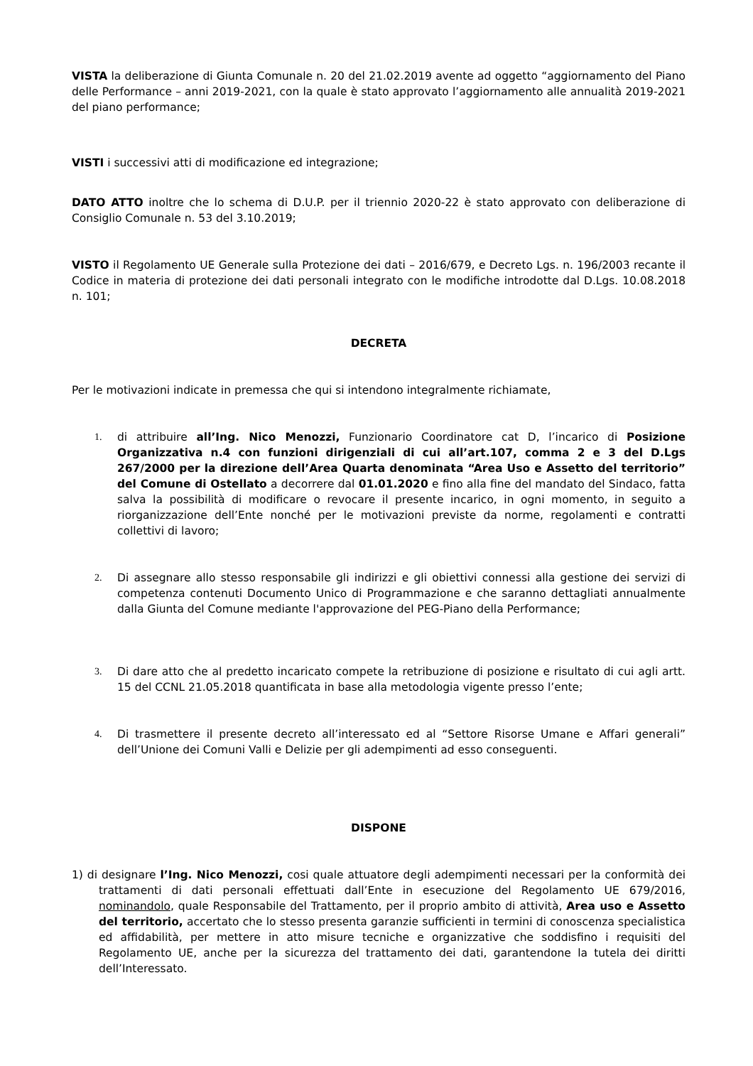VISTA la deliberazione di Giunta Comunale n. 20 del 21.02.2019 avente ad oggetto “aggiornamento del Piano delle Performance – anni 2019-2021, con la quale è stato approvato l’aggiornamento alle annualità 2019-2021 del piano performance;
VISTI i successivi atti di modificazione ed integrazione;
DATO ATTO inoltre che lo schema di D.U.P. per il triennio 2020-22 è stato approvato con deliberazione di Consiglio Comunale n. 53 del 3.10.2019;
VISTO il Regolamento UE Generale sulla Protezione dei dati – 2016/679, e Decreto Lgs. n. 196/2003 recante il Codice in materia di protezione dei dati personali integrato con le modifiche introdotte dal D.Lgs. 10.08.2018 n. 101;
DECRETA
Per le motivazioni indicate in premessa che qui si intendono integralmente richiamate,
1. di attribuire all’Ing. Nico Menozzi, Funzionario Coordinatore cat D, l’incarico di Posizione Organizzativa n.4 con funzioni dirigenziali di cui all’art.107, comma 2 e 3 del D.Lgs 267/2000 per la direzione dell’Area Quarta denominata “Area Uso e Assetto del territorio” del Comune di Ostellato a decorrere dal 01.01.2020 e fino alla fine del mandato del Sindaco, fatta salva la possibilità di modificare o revocare il presente incarico, in ogni momento, in seguito a riorganizzazione dell’Ente nonché per le motivazioni previste da norme, regolamenti e contratti collettivi di lavoro;
2. Di assegnare allo stesso responsabile gli indirizzi e gli obiettivi connessi alla gestione dei servizi di competenza contenuti Documento Unico di Programmazione e che saranno dettagliati annualmente dalla Giunta del Comune mediante l'approvazione del PEG-Piano della Performance;
3. Di dare atto che al predetto incaricato compete la retribuzione di posizione e risultato di cui agli artt. 15 del CCNL 21.05.2018 quantificata in base alla metodologia vigente presso l’ente;
4. Di trasmettere il presente decreto all’interessato ed al “Settore Risorse Umane e Affari generali” dell’Unione dei Comuni Valli e Delizie per gli adempimenti ad esso conseguenti.
DISPONE
1) di designare l’Ing. Nico Menozzi, cosi quale attuatore degli adempimenti necessari per la conformità dei trattamenti di dati personali effettuati dall’Ente in esecuzione del Regolamento UE 679/2016, nominandolo, quale Responsabile del Trattamento, per il proprio ambito di attività, Area uso e Assetto del territorio, accertato che lo stesso presenta garanzie sufficienti in termini di conoscenza specialistica ed affidabilità, per mettere in atto misure tecniche e organizzative che soddisfino i requisiti del Regolamento UE, anche per la sicurezza del trattamento dei dati, garantendone la tutela dei diritti dell’Interessato.